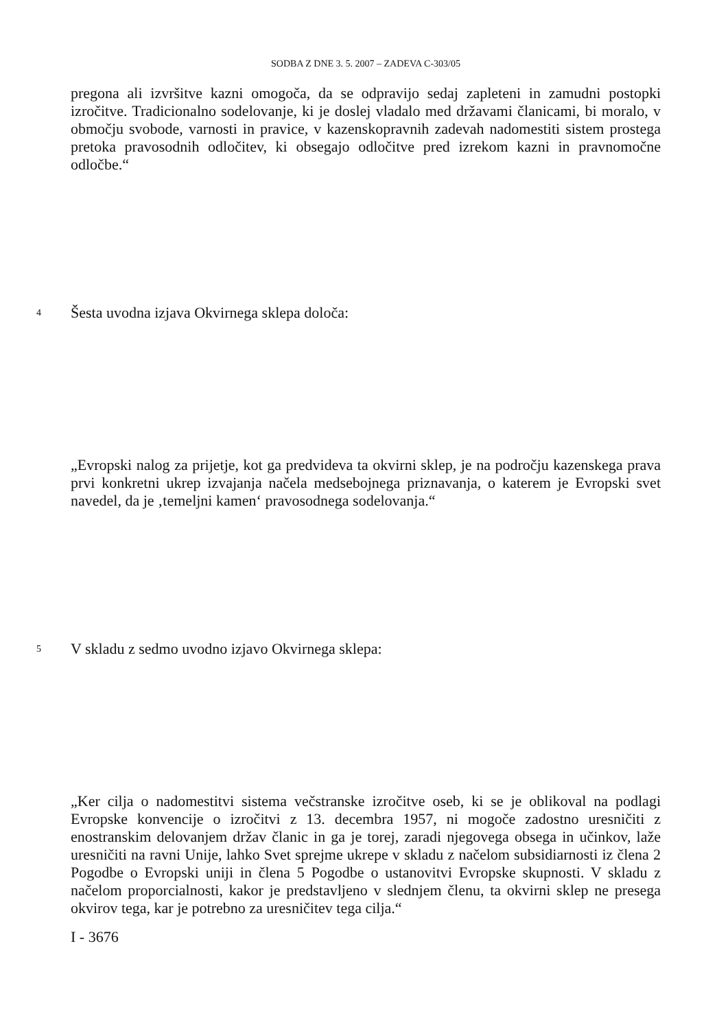SODBA Z DNE 3. 5. 2007 – ZADEVA C-303/05
pregona ali izvršitve kazni omogoča, da se odpravijo sedaj zapleteni in zamudni postopki izročitve. Tradicionalno sodelovanje, ki je doslej vladalo med državami članicami, bi moralo, v območju svobode, varnosti in pravice, v kazenskopravnih zadevah nadomestiti sistem prostega pretoka pravosodnih odločitev, ki obsegajo odločitve pred izrekom kazni in pravnomočne odločbe.“
4 Šesta uvodna izjava Okvirnega sklepa določa:
„Evropski nalog za prijetje, kot ga predvideva ta okvirni sklep, je na področju kazenskega prava prvi konkretni ukrep izvajanja načela medsebojnega priznavanja, o katerem je Evropski svet navedel, da je ‚temeljni kamen‘ pravosodnega sodelovanja.“
5 V skladu z sedmo uvodno izjavo Okvirnega sklepa:
„Ker cilja o nadomestitvi sistema večstranske izročitve oseb, ki se je oblikoval na podlagi Evropske konvencije o izročitvi z 13. decembra 1957, ni mogoče zadostno uresničiti z enostranskim delovanjem držav članic in ga je torej, zaradi njegovega obsega in učinkov, laže uresničiti na ravni Unije, lahko Svet sprejme ukrepe v skladu z načelom subsidiarnosti iz člena 2 Pogodbe o Evropski uniji in člena 5 Pogodbe o ustanovitvi Evropske skupnosti. V skladu z načelom proporcialnosti, kakor je predstavljeno v slednjem členu, ta okvirni sklep ne presega okvirov tega, kar je potrebno za uresničitev tega cilja.“
I - 3676